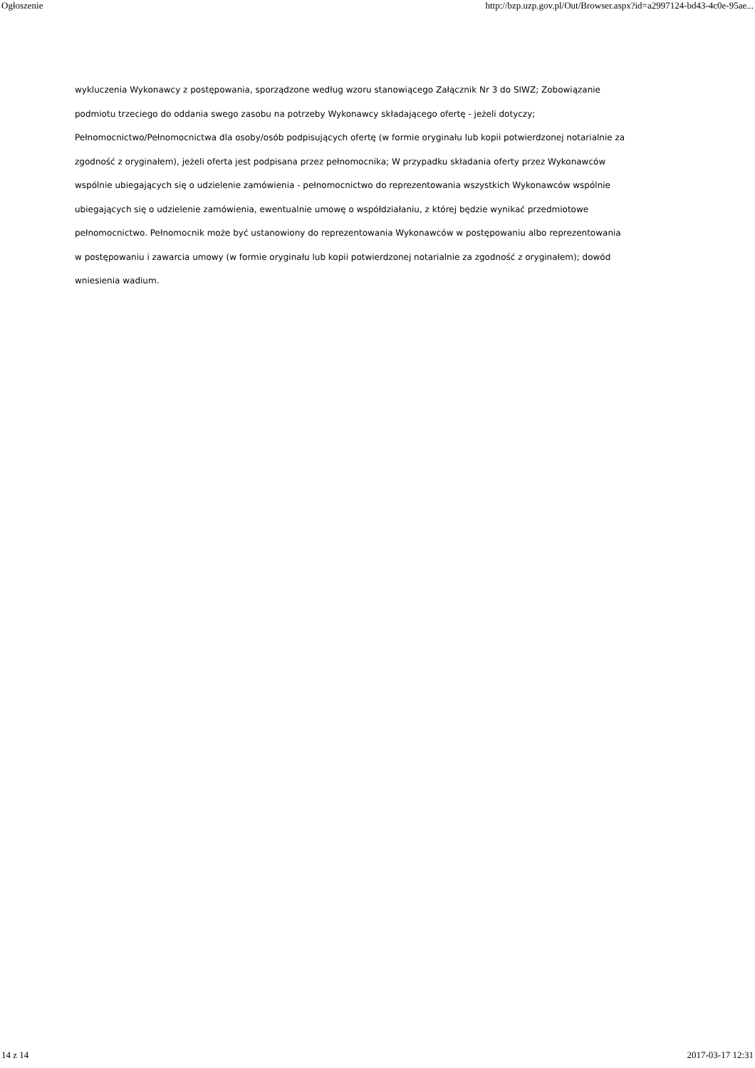Ogłoszenie http://bzp.uzp.gov.pl/Out/Browser.aspx?id=a2997124-bd43-4c0e-95ae...
wykluczenia Wykonawcy z postępowania, sporządzone według wzoru stanowiącego Załącznik Nr 3 do SIWZ; Zobowiązanie podmiotu trzeciego do oddania swego zasobu na potrzeby Wykonawcy składającego ofertę - jeżeli dotyczy; Pełnomocnictwo/Pełnomocnictwa dla osoby/osób podpisujących ofertę (w formie oryginału lub kopii potwierdzonej notarialnie za zgodność z oryginałem), jeżeli oferta jest podpisana przez pełnomocnika; W przypadku składania oferty przez Wykonawców wspólnie ubiegających się o udzielenie zamówienia - pełnomocnictwo do reprezentowania wszystkich Wykonawców wspólnie ubiegających się o udzielenie zamówienia, ewentualnie umowę o współdziałaniu, z której będzie wynikać przedmiotowe pełnomocnictwo. Pełnomocnik może być ustanowiony do reprezentowania Wykonawców w postępowaniu albo reprezentowania w postępowaniu i zawarcia umowy (w formie oryginału lub kopii potwierdzonej notarialnie za zgodność z oryginałem); dowód wniesienia wadium.
14 z 14 2017-03-17 12:31